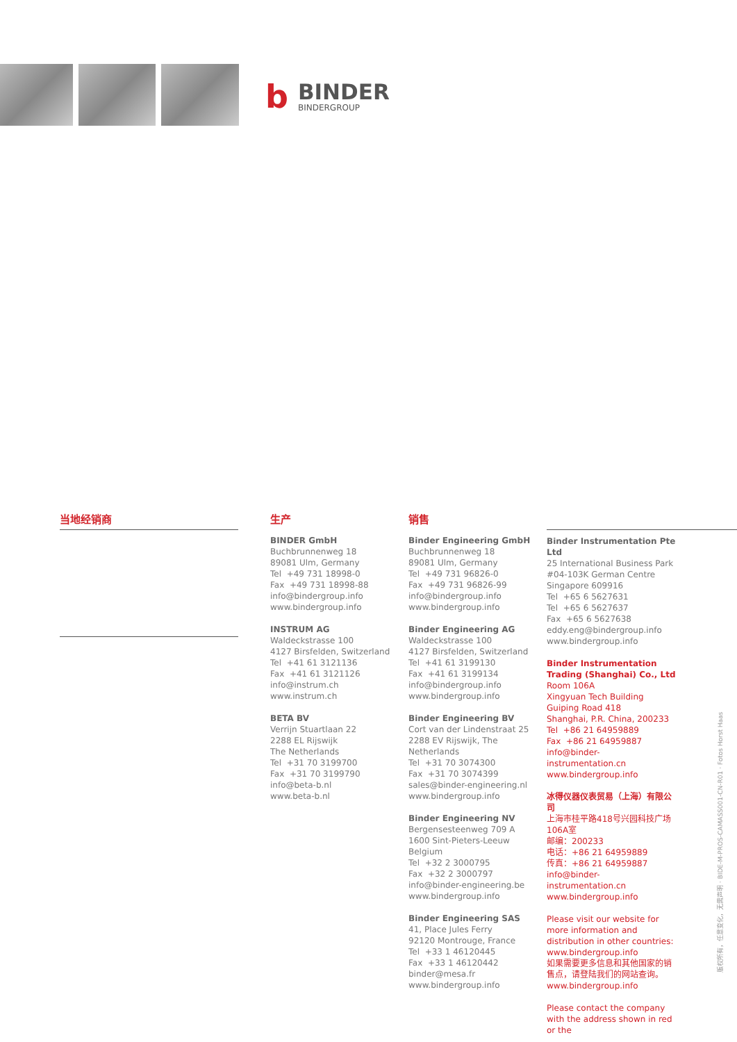b
BINDER
BINDERGROUP
当地经销商 生产
BINDER GmbH
Buchbrunnenweg 18
89081 Ulm, Germany
Tel +49 731 18998-0
Fax +49 731 18998-88
info@bindergroup.info
www.bindergroup.info
INSTRUM AG
Waldeckstrasse 100
4127 Birsfelden, Switzerland
Tel +41 61 3121136
Fax +41 61 3121126
info@instrum.ch
www.instrum.ch
BETA BV
Verrijn Stuartlaan 22
2288 EL Rijswijk
The Netherlands
Tel +31 70 3199700
Fax +31 70 3199790
info@beta-b.nl
www.beta-b.nl
销售
Binder Engineering GmbH
Buchbrunnenweg 18
89081 Ulm, Germany
Tel +49 731 96826-0
Fax +49 731 96826-99
info@bindergroup.info
www.bindergroup.info
Binder Engineering AG
Waldeckstrasse 100
4127 Birsfelden, Switzerland
Tel +41 61 3199130
Fax +41 61 3199134
info@bindergroup.info
www.bindergroup.info
Binder Engineering BV
Cort van der Lindenstraat 25
2288 EV Rijswijk, The Netherlands
Tel +31 70 3074300
Fax +31 70 3074399
sales@binder-engineering.nl
www.bindergroup.info
Binder Engineering NV
Bergensesteenweg 709 A
1600 Sint-Pieters-Leeuw
Belgium
Tel +32 2 3000795
Fax +32 2 3000797
info@binder-engineering.be
www.bindergroup.info
Binder Engineering SAS
41, Place Jules Ferry
92120 Montrouge, France
Tel +33 1 46120445
Fax +33 1 46120442
binder@mesa.fr
www.bindergroup.info
Binder Instrumentation Pte Ltd
25 International Business Park
#04-103K German Centre
Singapore 609916
Tel +65 6 5627631
Tel +65 6 5627637
Fax +65 6 5627638
eddy.eng@bindergroup.info
www.bindergroup.info
Binder Instrumentation Trading (Shanghai) Co., Ltd
Room 106A
Xingyuan Tech Building
Guiping Road 418
Shanghai, P.R. China, 200233
Tel +86 21 64959889
Fax +86 21 64959887
info@binder-instrumentation.cn
www.bindergroup.info
冰得仪器仪表贸易（上海）有限公司
上海市桂平路418号兴园科技广场106A室
邮编：200233
电话：+86 21 64959889
传真：+86 21 64959887
info@binder-instrumentation.cn
www.bindergroup.info
Please visit our website for more information and distribution in other countries:
www.bindergroup.info
如果需要更多信息和其他国家的销售点，请登陆我们的网站查询。
www.bindergroup.info
Please contact the company with the address shown in red or the
版权所有，任意变化，无需声明 · BIDE-M-PROS-CAMASS001-CN-R01 · Fotos Horst Haas